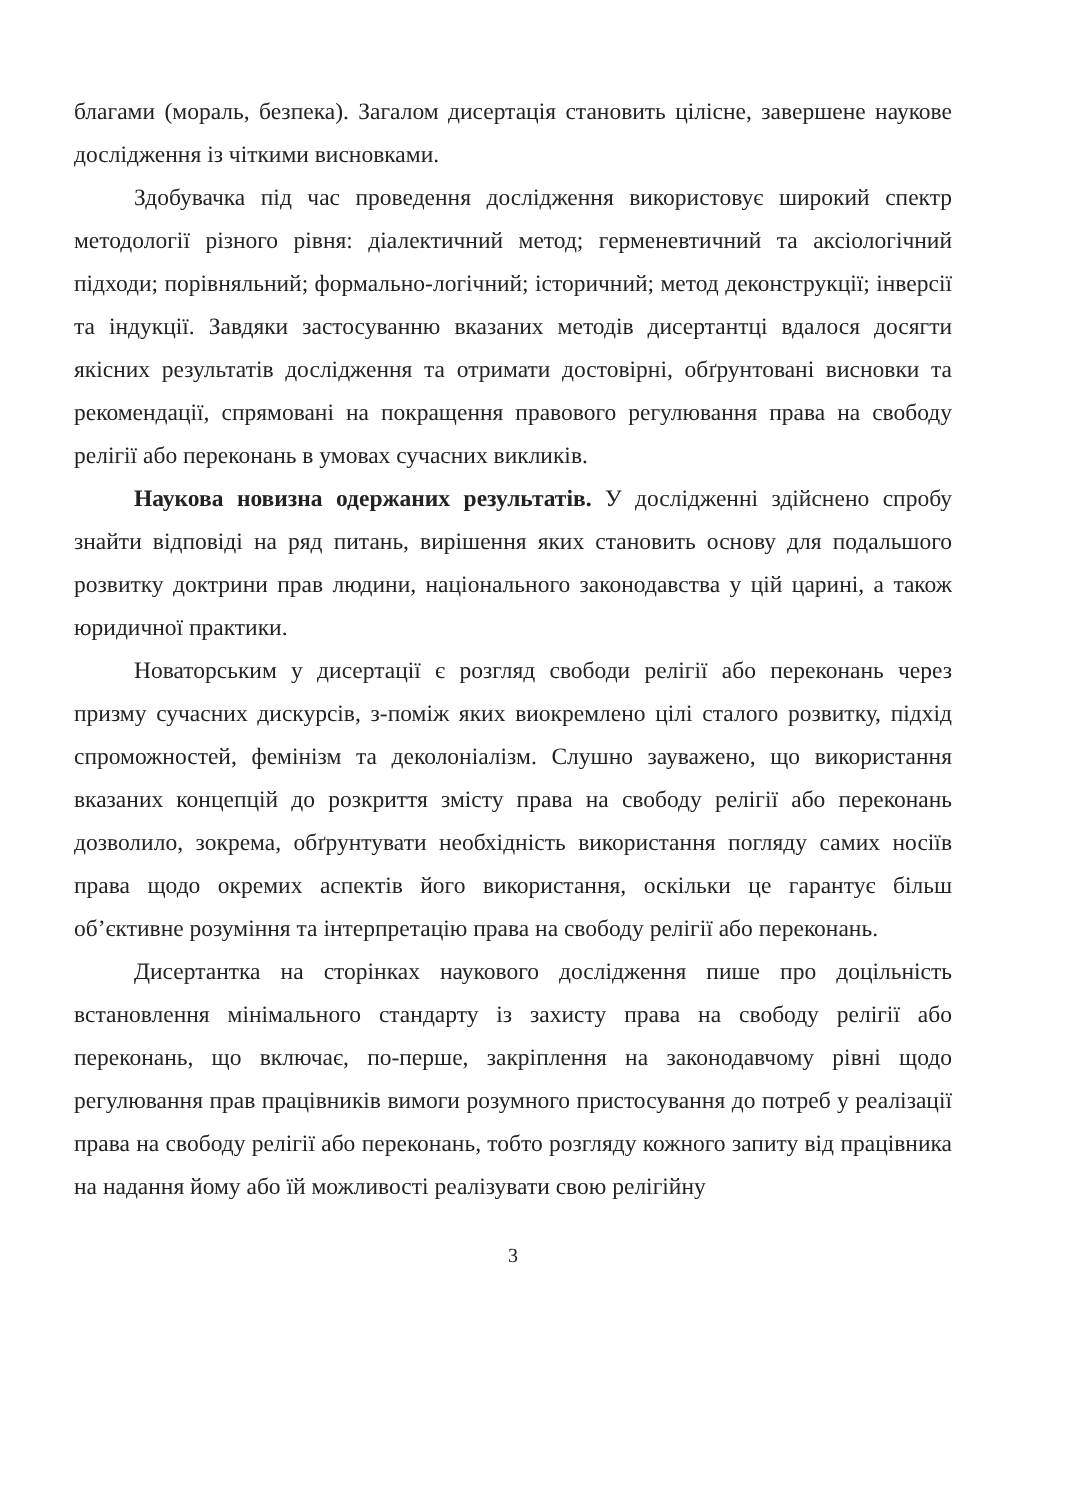благами (мораль, безпека). Загалом дисертація становить цілісне, завершене наукове дослідження із чіткими висновками.
Здобувачка під час проведення дослідження використовує широкий спектр методології різного рівня: діалектичний метод; герменевтичний та аксіологічний підходи; порівняльний; формально-логічний; історичний; метод деконструкції; інверсії та індукції. Завдяки застосуванню вказаних методів дисертантці вдалося досягти якісних результатів дослідження та отримати достовірні, обґрунтовані висновки та рекомендації, спрямовані на покращення правового регулювання права на свободу релігії або переконань в умовах сучасних викликів.
Наукова новизна одержаних результатів. У дослідженні здійснено спробу знайти відповіді на ряд питань, вирішення яких становить основу для подальшого розвитку доктрини прав людини, національного законодавства у цій царині, а також юридичної практики.
Новаторським у дисертації є розгляд свободи релігії або переконань через призму сучасних дискурсів, з-поміж яких виокремлено цілі сталого розвитку, підхід спроможностей, фемінізм та деколоніалізм. Слушно зауважено, що використання вказаних концепцій до розкриття змісту права на свободу релігії або переконань дозволило, зокрема, обґрунтувати необхідність використання погляду самих носіїв права щодо окремих аспектів його використання, оскільки це гарантує більш об’єктивне розуміння та інтерпретацію права на свободу релігії або переконань.
Дисертантка на сторінках наукового дослідження пише про доцільність встановлення мінімального стандарту із захисту права на свободу релігії або переконань, що включає, по-перше, закріплення на законодавчому рівні щодо регулювання прав працівників вимоги розумного пристосування до потреб у реалізації права на свободу релігії або переконань, тобто розгляду кожного запиту від працівника на надання йому або їй можливості реалізувати свою релігійну
3